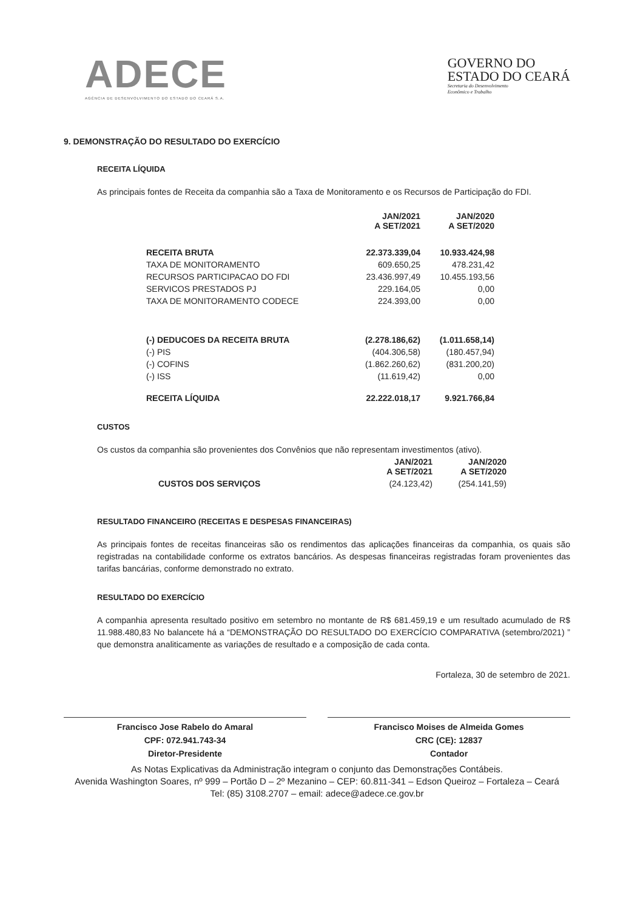ADECE
AGÊNCIA DE DESENVOLVIMENTO DO ESTADO DO CEARÁ S.A.
GOVERNO DO
ESTADO DO CEARÁ
Secretaria do Desenvolvimento
Econômico e Trabalho
9. DEMONSTRAÇÃO DO RESULTADO DO EXERCÍCIO
RECEITA LÍQUIDA
As principais fontes de Receita da companhia são a Taxa de Monitoramento e os Recursos de Participação do FDI.
| | JAN/2021 A SET/2021 | JAN/2020 A SET/2020 |
| --- | --- | --- |
| RECEITA BRUTA | 22.373.339,04 | 10.933.424,98 |
| TAXA DE MONITORAMENTO | 609.650,25 | 478.231,42 |
| RECURSOS PARTICIPACAO DO FDI | 23.436.997,49 | 10.455.193,56 |
| SERVICOS PRESTADOS PJ | 229.164,05 | 0,00 |
| TAXA DE MONITORAMENTO CODECE | 224.393,00 | 0,00 |
| (-) DEDUCOES DA RECEITA BRUTA | (2.278.186,62) | (1.011.658,14) |
| (-) PIS | (404.306,58) | (180.457,94) |
| (-) COFINS | (1.862.260,62) | (831.200,20) |
| (-) ISS | (11.619,42) | 0,00 |
| RECEITA LÍQUIDA | 22.222.018,17 | 9.921.766,84 |
CUSTOS
Os custos da companhia são provenientes dos Convênios que não representam investimentos (ativo).
| | JAN/2021 A SET/2021 | JAN/2020 A SET/2020 |
| --- | --- | --- |
| CUSTOS DOS SERVIÇOS | (24.123,42) | (254.141,59) |
RESULTADO FINANCEIRO (RECEITAS E DESPESAS FINANCEIRAS)
As principais fontes de receitas financeiras são os rendimentos das aplicações financeiras da companhia, os quais são registradas na contabilidade conforme os extratos bancários. As despesas financeiras registradas foram provenientes das tarifas bancárias, conforme demonstrado no extrato.
RESULTADO DO EXERCÍCIO
A companhia apresenta resultado positivo em setembro no montante de R$ 681.459,19 e um resultado acumulado de R$ 11.988.480,83 No balancete há a “DEMONSTRAÇÃO DO RESULTADO DO EXERCÍCIO COMPARATIVA (setembro/2021) ” que demonstra analiticamente as variações de resultado e a composição de cada conta.
Fortaleza, 30 de setembro de 2021.
Francisco Jose Rabelo do Amaral
CPF: 072.941.743-34
Diretor-Presidente
Francisco Moises de Almeida Gomes
CRC (CE): 12837
Contador
As Notas Explicativas da Administração integram o conjunto das Demonstrações Contábeis.
Avenida Washington Soares, nº 999 – Portão D – 2º Mezanino – CEP: 60.811-341 – Edson Queiroz – Fortaleza – Ceará
Tel: (85) 3108.2707 – email: adece@adece.ce.gov.br